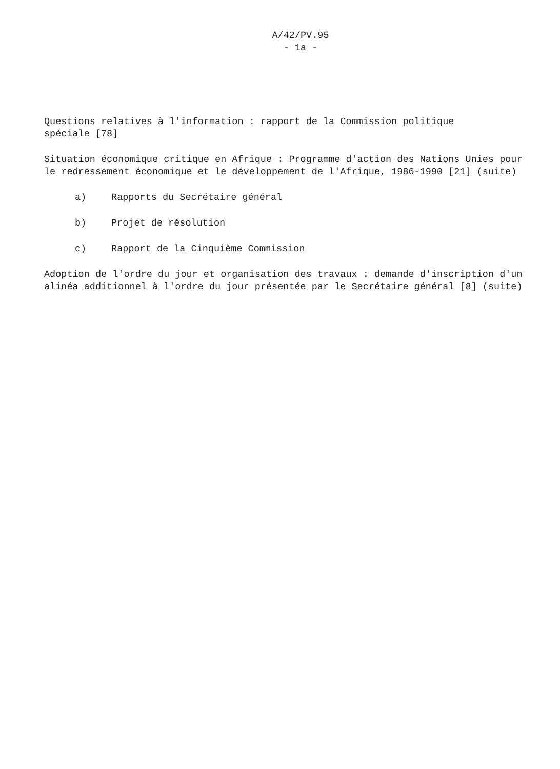A/42/PV.95
- 1a -
Questions relatives à l'information : rapport de la Commission politique
spéciale [78]
Situation économique critique en Afrique : Programme d'action des Nations Unies pour le redressement économique et le développement de l'Afrique, 1986-1990 [21] (suite)
a) Rapports du Secrétaire général
b) Projet de résolution
c) Rapport de la Cinquième Commission
Adoption de l'ordre du jour et organisation des travaux : demande d'inscription d'un alinéa additionnel à l'ordre du jour présentée par le Secrétaire général [8] (suite)